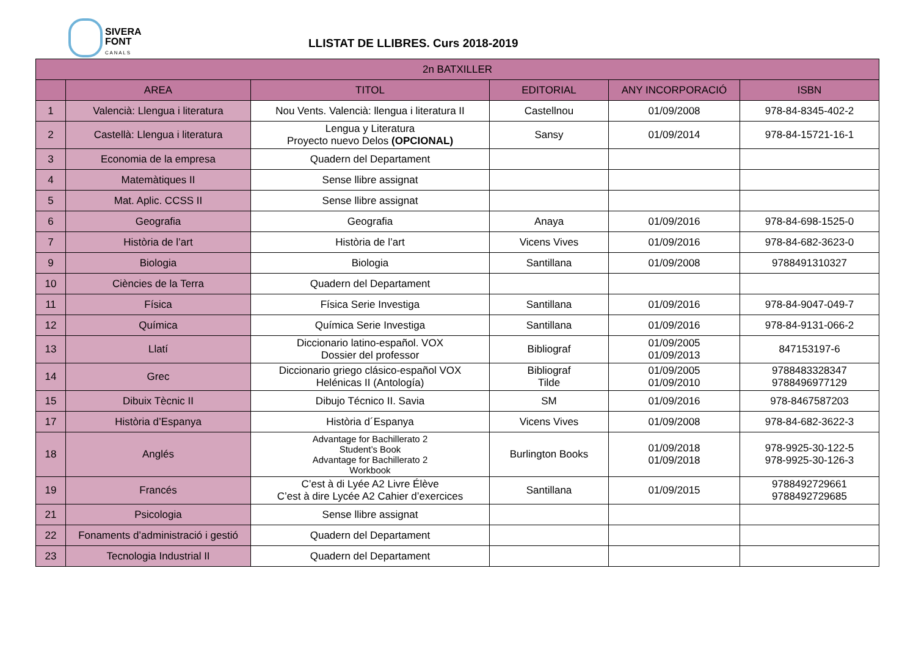SIVERA
FONT
C A N A L S
LLISTAT DE LLIBRES. Curs 2018-2019
| 2n BATXILLER | | | | | |
| --- | --- | --- | --- | --- | --- |
| | AREA | TITOL | EDITORIAL | ANY INCORPORACIÓ | ISBN |
| 1 | Valencià: Llengua i literatura | Nou Vents. Valencià: llengua i literatura II | Castellnou | 01/09/2008 | 978-84-8345-402-2 |
| 2 | Castellà: Llengua i literatura | Lengua y Literatura Proyecto nuevo Delos (OPCIONAL) | Sansy | 01/09/2014 | 978-84-15721-16-1 |
| 3 | Economia de la empresa | Quadern del Departament | | | |
| 4 | Matemàtiques II | Sense llibre assignat | | | |
| 5 | Mat. Aplic. CCSS II | Sense llibre assignat | | | |
| 6 | Geografia | Geografia | Anaya | 01/09/2016 | 978-84-698-1525-0 |
| 7 | Història de l’art | Història de l’art | Vicens Vives | 01/09/2016 | 978-84-682-3623-0 |
| 9 | Biologia | Biologia | Santillana | 01/09/2008 | 9788491310327 |
| 10 | Ciències de la Terra | Quadern del Departament | | | |
| 11 | Física | Física Serie Investiga | Santillana | 01/09/2016 | 978-84-9047-049-7 |
| 12 | Química | Química Serie Investiga | Santillana | 01/09/2016 | 978-84-9131-066-2 |
| 13 | Llatí | Diccionario latino-español. VOX Dossier del professor | Bibliograf | 01/09/2005 01/09/2013 | 847153197-6 |
| 14 | Grec | Diccionario griego clásico-español VOX Helénicas II (Antología) | Bibliograf Tilde | 01/09/2005 01/09/2010 | 9788483328347 9788496977129 |
| 15 | Dibuix Tècnic II | Dibujo Técnico II. Savia | SM | 01/09/2016 | 978-8467587203 |
| 17 | Història d’Espanya | Història d´Espanya | Vicens Vives | 01/09/2008 | 978-84-682-3622-3 |
| 18 | Anglés | Advantage for Bachillerato 2 Student’s Book Advantage for Bachillerato 2 Workbook | Burlington Books | 01/09/2018 01/09/2018 | 978-9925-30-122-5 978-9925-30-126-3 |
| 19 | Francés | C’est à di Lyée A2 Livre Élève C’est à dire Lycée A2 Cahier d’exercices | Santillana | 01/09/2015 | 9788492729661 9788492729685 |
| 21 | Psicologia | Sense llibre assignat | | | |
| 22 | Fonaments d’administració i gestió | Quadern del Departament | | | |
| 23 | Tecnologia Industrial II | Quadern del Departament | | | |